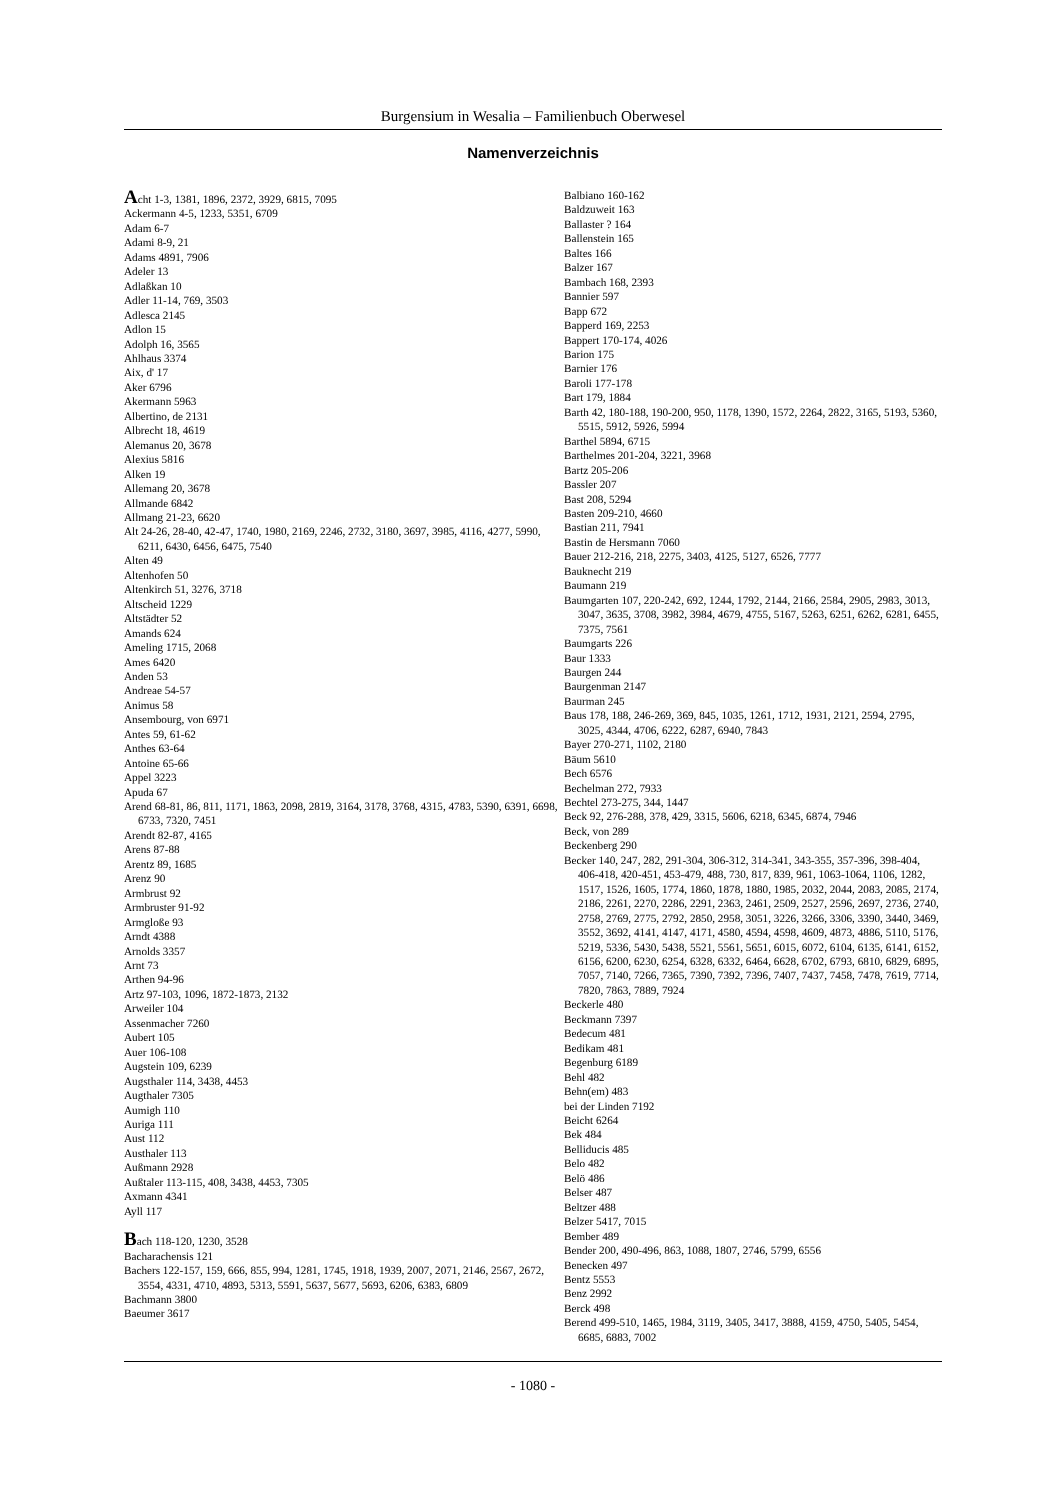Burgensium in Wesalia – Familienbuch Oberwesel
Namenverzeichnis
Acht 1-3, 1381, 1896, 2372, 3929, 6815, 7095
Ackermann 4-5, 1233, 5351, 6709
Adam 6-7
Adami 8-9, 21
Adams 4891, 7906
Adeler 13
Adlaßkan 10
Adler 11-14, 769, 3503
Adlesca 2145
Adlon 15
Adolph 16, 3565
Ahlhaus 3374
Aix, d' 17
Aker 6796
Akermann 5963
Albertino, de 2131
Albrecht 18, 4619
Alemanus 20, 3678
Alexius 5816
Alken 19
Allemang 20, 3678
Allmande 6842
Allmang 21-23, 6620
Alt 24-26, 28-40, 42-47, 1740, 1980, 2169, 2246, 2732, 3180, 3697, 3985, 4116, 4277, 5990, 6211, 6430, 6456, 6475, 7540
Alten 49
Altenhofen 50
Altenkirch 51, 3276, 3718
Altscheid 1229
Altstädter 52
Amands 624
Ameling 1715, 2068
Ames 6420
Anden 53
Andreae 54-57
Animus 58
Ansembourg, von 6971
Antes 59, 61-62
Anthes 63-64
Antoine 65-66
Appel 3223
Apuda 67
Arend 68-81, 86, 811, 1171, 1863, 2098, 2819, 3164, 3178, 3768, 4315, 4783, 5390, 6391, 6698, 6733, 7320, 7451
Arendt 82-87, 4165
Arens 87-88
Arentz 89, 1685
Arenz 90
Armbrust 92
Armbruster 91-92
Armgloße 93
Arndt 4388
Arnolds 3357
Arnt 73
Arthen 94-96
Artz 97-103, 1096, 1872-1873, 2132
Arweiler 104
Assenmacher 7260
Aubert 105
Auer 106-108
Augstein 109, 6239
Augsthaler 114, 3438, 4453
Augthaler 7305
Aumigh 110
Auriga 111
Aust 112
Austhaler 113
Außmann 2928
Außtaler 113-115, 408, 3438, 4453, 7305
Axmann 4341
Ayll 117
Bach 118-120, 1230, 3528
Bacharachensis 121
Bachers 122-157, 159, 666, 855, 994, 1281, 1745, 1918, 1939, 2007, 2071, 2146, 2567, 2672, 3554, 4331, 4710, 4893, 5313, 5591, 5637, 5677, 5693, 6206, 6383, 6809
Bachmann 3800
Baeumer 3617
Balbiano 160-162
Baldzuweit 163
Ballaster ? 164
Ballenstein 165
Baltes 166
Balzer 167
Bambach 168, 2393
Bannier 597
Bapp 672
Bapperd 169, 2253
Bappert 170-174, 4026
Barion 175
Barnier 176
Baroli 177-178
Bart 179, 1884
Barth 42, 180-188, 190-200, 950, 1178, 1390, 1572, 2264, 2822, 3165, 5193, 5360, 5515, 5912, 5926, 5994
Barthel 5894, 6715
Barthelmes 201-204, 3221, 3968
Bartz 205-206
Bassler 207
Bast 208, 5294
Basten 209-210, 4660
Bastian 211, 7941
Bastin de Hersmann 7060
Bauer 212-216, 218, 2275, 3403, 4125, 5127, 6526, 7777
Bauknecht 219
Baumann 219
Baumgarten 107, 220-242, 692, 1244, 1792, 2144, 2166, 2584, 2905, 2983, 3013, 3047, 3635, 3708, 3982, 3984, 4679, 4755, 5167, 5263, 6251, 6262, 6281, 6455, 7375, 7561
Baumgarts 226
Baur 1333
Baurgen 244
Baurgenman 2147
Baurman 245
Baus 178, 188, 246-269, 369, 845, 1035, 1261, 1712, 1931, 2121, 2594, 2795, 3025, 4344, 4706, 6222, 6287, 6940, 7843
Bayer 270-271, 1102, 2180
Bäum 5610
Bech 6576
Bechelman 272, 7933
Bechtel 273-275, 344, 1447
Beck 92, 276-288, 378, 429, 3315, 5606, 6218, 6345, 6874, 7946
Beck, von 289
Beckenberg 290
Becker 140, 247, 282, 291-304, 306-312, 314-341, 343-355, 357-396, 398-404, 406-418, 420-451, 453-479, 488, 730, 817, 839, 961, 1063-1064, 1106, 1282, 1517, 1526, 1605, 1774, 1860, 1878, 1880, 1985, 2032, 2044, 2083, 2085, 2174, 2186, 2261, 2270, 2286, 2291, 2363, 2461, 2509, 2527, 2596, 2697, 2736, 2740, 2758, 2769, 2775, 2792, 2850, 2958, 3051, 3226, 3266, 3306, 3390, 3440, 3469, 3552, 3692, 4141, 4147, 4171, 4580, 4594, 4598, 4609, 4873, 4886, 5110, 5176, 5219, 5336, 5430, 5438, 5521, 5561, 5651, 6015, 6072, 6104, 6135, 6141, 6152, 6156, 6200, 6230, 6254, 6328, 6332, 6464, 6628, 6702, 6793, 6810, 6829, 6895, 7057, 7140, 7266, 7365, 7390, 7392, 7396, 7407, 7437, 7458, 7478, 7619, 7714, 7820, 7863, 7889, 7924
Beckerle 480
Beckmann 7397
Bedecum 481
Bedikam 481
Begenburg 6189
Behl 482
Behn(em) 483
bei der Linden 7192
Beicht 6264
Bek 484
Belliducis 485
Belo 482
Belö 486
Belser 487
Beltzer 488
Belzer 5417, 7015
Bember 489
Bender 200, 490-496, 863, 1088, 1807, 2746, 5799, 6556
Benecken 497
Bentz 5553
Benz 2992
Berck 498
Berend 499-510, 1465, 1984, 3119, 3405, 3417, 3888, 4159, 4750, 5405, 5454, 6685, 6883, 7002
- 1080 -